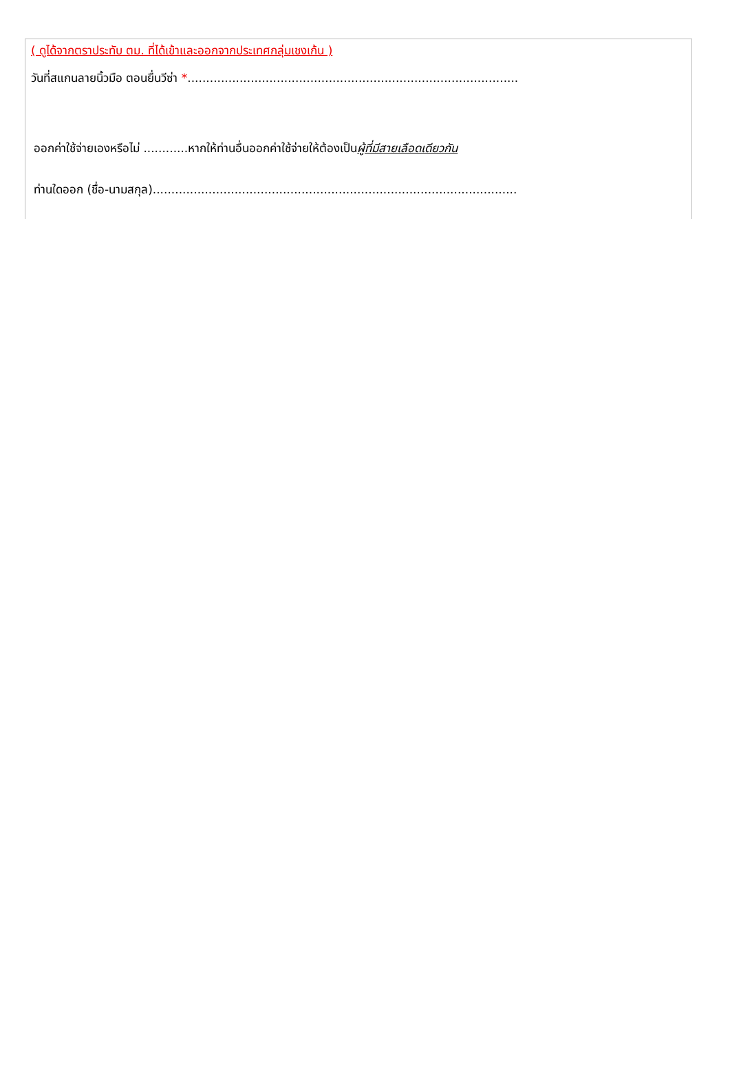( ดูได้จากตราประทับ ตม. ที่ได้เข้าและออกจากประเทศกลุ่มเชงเก้น )
วันที่สแกนลายนิ้วมือ ตอนยื่นวีซ่า *.........................................................................................
ออกค่าใช้จ่ายเองหรือไม่ ............หากให้ท่านอื่นออกค่าใช้จ่ายให้ต้องเป็นผู้ที่มีสายเลือดเดียวกัน
ท่านใดออก (ชื่อ-นามสกุล)..................................................................................................